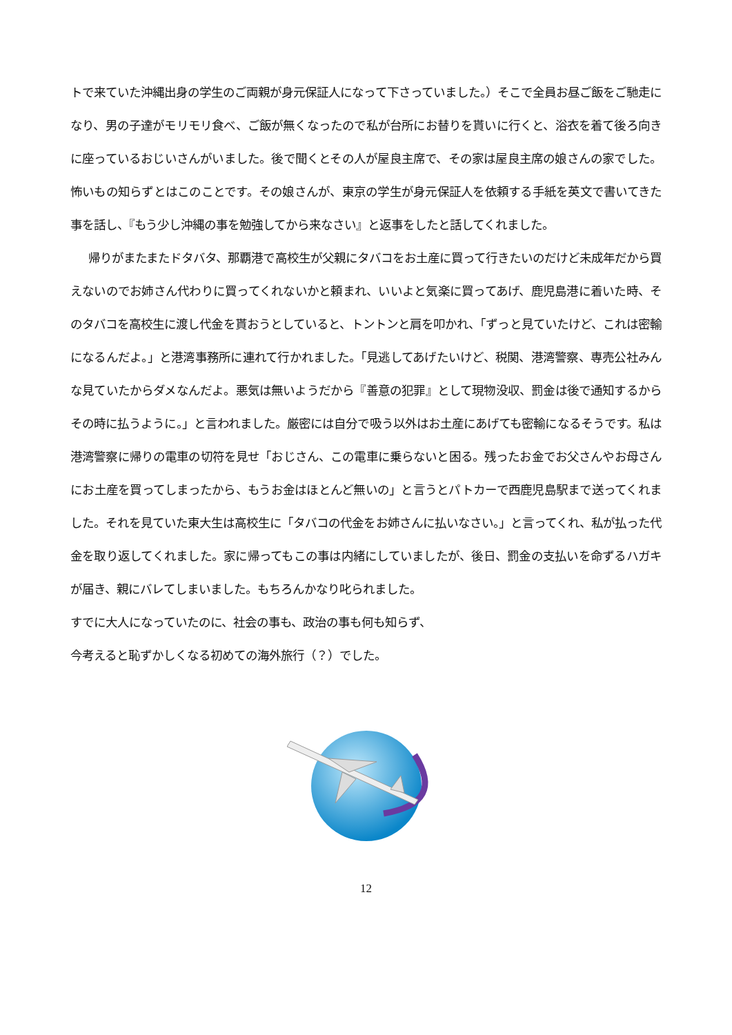トで来ていた沖縄出身の学生のご両親が身元保証人になって下さっていました。）そこで全員お昼ご飯をご馳走になり、男の子達がモリモリ食べ、ご飯が無くなったので私が台所にお替りを貰いに行くと、浴衣を着て後ろ向きに座っているおじいさんがいました。後で聞くとその人が屋良主席で、その家は屋良主席の娘さんの家でした。怖いもの知らずとはこのことです。その娘さんが、東京の学生が身元保証人を依頼する手紙を英文で書いてきた事を話し、『もう少し沖縄の事を勉強してから来なさい』と返事をしたと話してくれました。
帰りがまたまたドタバタ、那覇港で高校生が父親にタバコをお土産に買って行きたいのだけど未成年だから買えないのでお姉さん代わりに買ってくれないかと頼まれ、いいよと気楽に買ってあげ、鹿児島港に着いた時、そのタバコを高校生に渡し代金を貰おうとしていると、トントンと肩を叩かれ、「ずっと見ていたけど、これは密輸になるんだよ。」と港湾事務所に連れて行かれました。「見逃してあげたいけど、税関、港湾警察、専売公社みんな見ていたからダメなんだよ。悪気は無いようだから『善意の犯罪』として現物没収、罰金は後で通知するからその時に払うように。」と言われました。厳密には自分で吸う以外はお土産にあげても密輸になるそうです。私は港湾警察に帰りの電車の切符を見せ「おじさん、この電車に乗らないと困る。残ったお金でお父さんやお母さんにお土産を買ってしまったから、もうお金はほとんど無いの」と言うとパトカーで西鹿児島駅まで送ってくれました。それを見ていた東大生は高校生に「タバコの代金をお姉さんに払いなさい。」と言ってくれ、私が払った代金を取り返してくれました。家に帰ってもこの事は内緒にしていましたが、後日、罰金の支払いを命ずるハガキが届き、親にバレてしまいました。もちろんかなり叱られました。
すでに大人になっていたのに、社会の事も、政治の事も何も知らず、
今考えると恥ずかしくなる初めての海外旅行（？）でした。
12